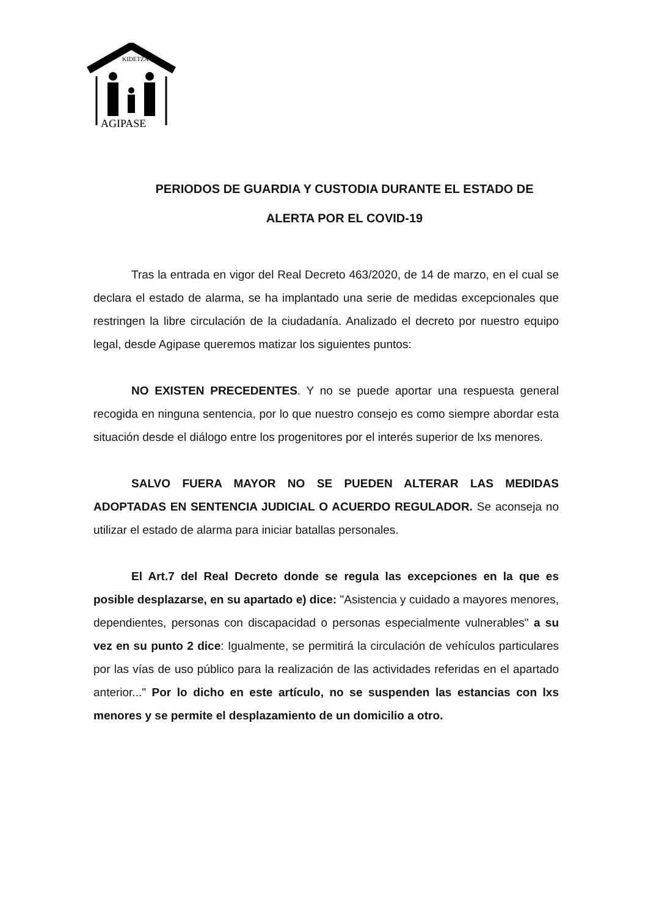KIDETZA
AGIPASE
PERIODOS DE GUARDIA Y CUSTODIA DURANTE EL ESTADO DE
ALERTA POR EL COVID-19
Tras la entrada en vigor del Real Decreto 463/2020, de 14 de marzo, en el cual se declara el estado de alarma, se ha implantado una serie de medidas excepcionales que restringen la libre circulación de la ciudadanía. Analizado el decreto por nuestro equipo legal, desde Agipase queremos matizar los siguientes puntos:
NO EXISTEN PRECEDENTES. Y no se puede aportar una respuesta general recogida en ninguna sentencia, por lo que nuestro consejo es como siempre abordar esta situación desde el diálogo entre los progenitores por el interés superior de lxs menores.
SALVO FUERA MAYOR NO SE PUEDEN ALTERAR LAS MEDIDAS ADOPTADAS EN SENTENCIA JUDICIAL O ACUERDO REGULADOR. Se aconseja no utilizar el estado de alarma para iniciar batallas personales.
El Art.7 del Real Decreto donde se regula las excepciones en la que es posible desplazarse, en su apartado e) dice: "Asistencia y cuidado a mayores menores, dependientes, personas con discapacidad o personas especialmente vulnerables" a su vez en su punto 2 dice: Igualmente, se permitirá la circulación de vehículos particulares por las vías de uso público para la realización de las actividades referidas en el apartado anterior..." Por lo dicho en este artículo, no se suspenden las estancias con lxs menores y se permite el desplazamiento de un domicilio a otro.